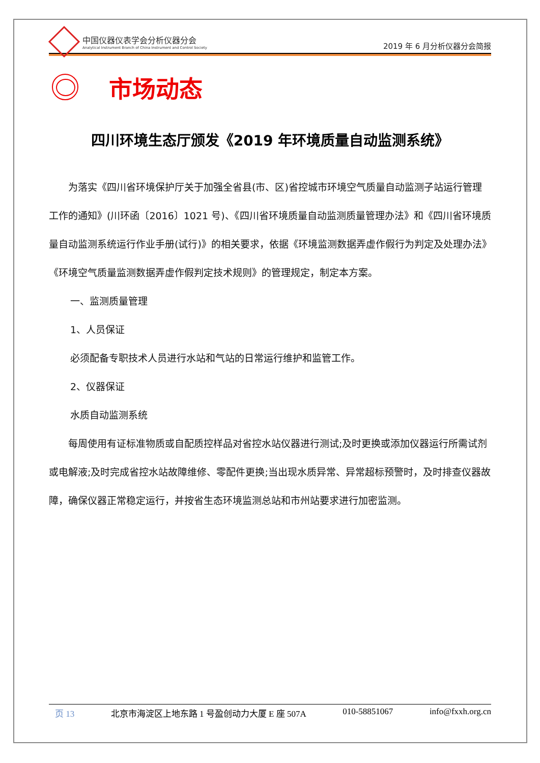中国仪器仪表学会分析仪器分会
Analytical Instrument Branch of China Instrument and Control Society
2019 年 6 月分析仪器分会简报
市场动态
四川环境生态厅颁发《2019 年环境质量自动监测系统》
为落实《四川省环境保护厅关于加强全省县(市、区)省控城市环境空气质量自动监测子站运行管理工作的通知》(川环函〔2016〕1021 号)、《四川省环境质量自动监测质量管理办法》和《四川省环境质量自动监测系统运行作业手册(试行)》的相关要求，依据《环境监测数据弄虚作假行为判定及处理办法》《环境空气质量监测数据弄虚作假判定技术规则》的管理规定，制定本方案。
一、监测质量管理
1、人员保证
必须配备专职技术人员进行水站和气站的日常运行维护和监管工作。
2、仪器保证
水质自动监测系统
每周使用有证标准物质或自配质控样品对省控水站仪器进行测试;及时更换或添加仪器运行所需试剂或电解液;及时完成省控水站故障维修、零配件更换;当出现水质异常、异常超标预警时，及时排查仪器故障，确保仪器正常稳定运行，并按省生态环境监测总站和市州站要求进行加密监测。
页 13 北京市海淀区上地东路 1 号盈创动力大厦 E 座 507A 010-58851067 info@fxxh.org.cn